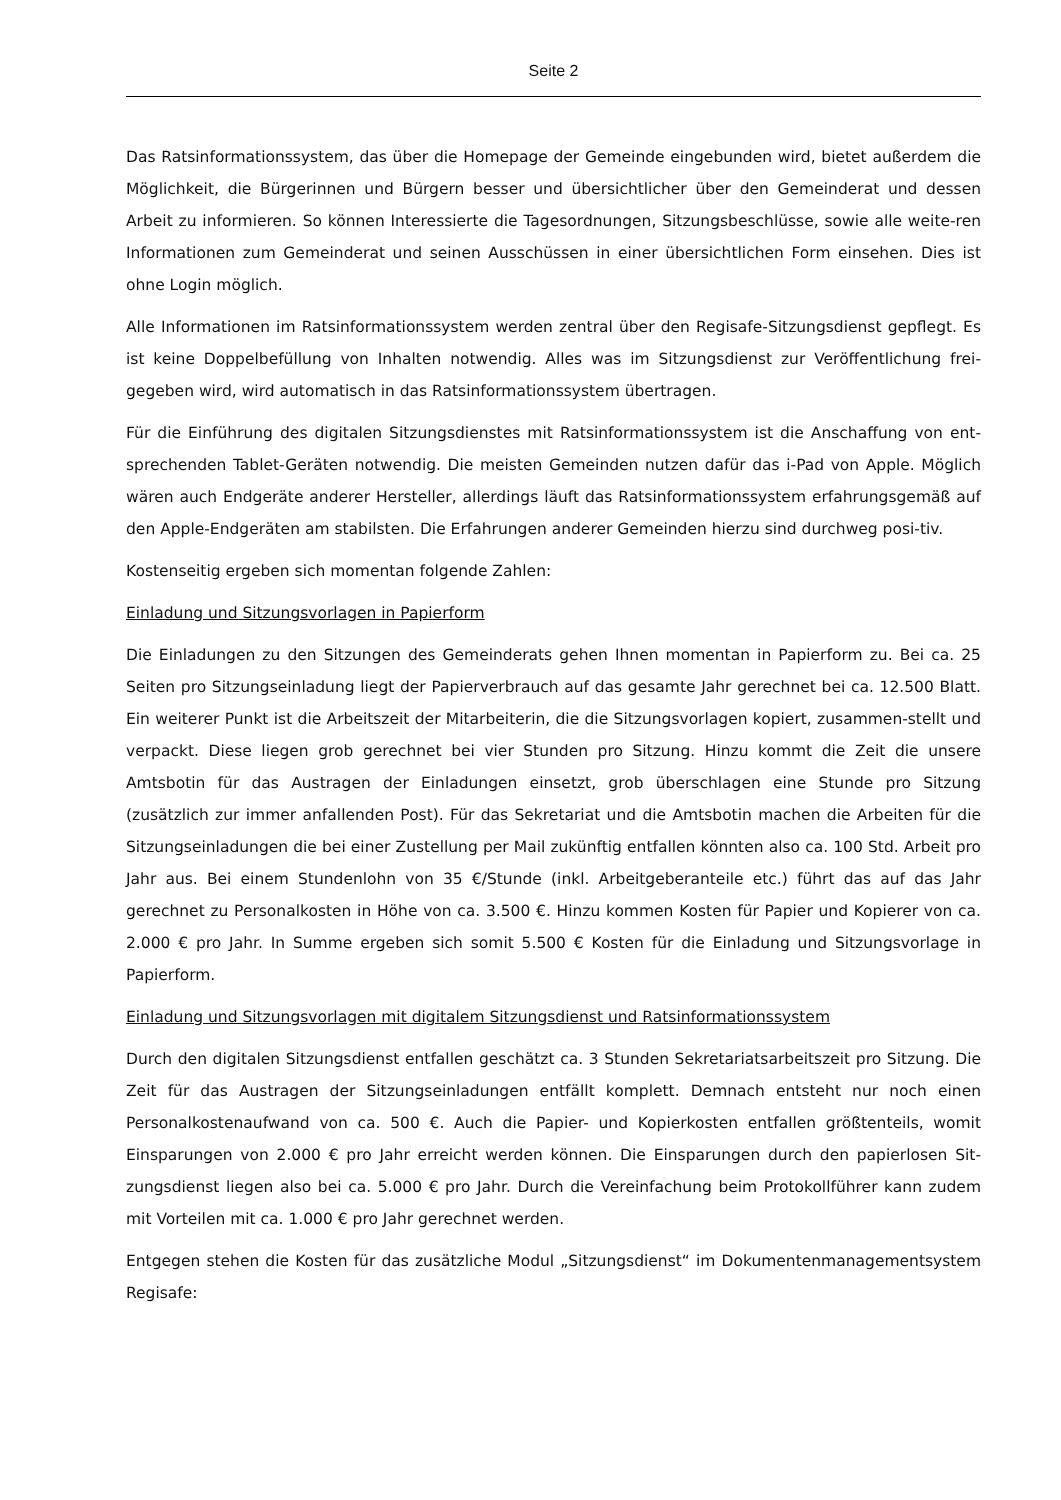Seite 2
Das Ratsinformationssystem, das über die Homepage der Gemeinde eingebunden wird, bietet außerdem die Möglichkeit, die Bürgerinnen und Bürgern besser und übersichtlicher über den Gemeinderat und dessen Arbeit zu informieren. So können Interessierte die Tagesordnungen, Sitzungsbeschlüsse, sowie alle weite-ren Informationen zum Gemeinderat und seinen Ausschüssen in einer übersichtlichen Form einsehen. Dies ist ohne Login möglich.
Alle Informationen im Ratsinformationssystem werden zentral über den Regisafe-Sitzungsdienst gepflegt. Es ist keine Doppelbefüllung von Inhalten notwendig. Alles was im Sitzungsdienst zur Veröffentlichung frei-gegeben wird, wird automatisch in das Ratsinformationssystem übertragen.
Für die Einführung des digitalen Sitzungsdienstes mit Ratsinformationssystem ist die Anschaffung von ent-sprechenden Tablet-Geräten notwendig. Die meisten Gemeinden nutzen dafür das i-Pad von Apple. Möglich wären auch Endgeräte anderer Hersteller, allerdings läuft das Ratsinformationssystem erfahrungsgemäß auf den Apple-Endgeräten am stabilsten. Die Erfahrungen anderer Gemeinden hierzu sind durchweg posi-tiv.
Kostenseitig ergeben sich momentan folgende Zahlen:
Einladung und Sitzungsvorlagen in Papierform
Die Einladungen zu den Sitzungen des Gemeinderats gehen Ihnen momentan in Papierform zu. Bei ca. 25 Seiten pro Sitzungseinladung liegt der Papierverbrauch auf das gesamte Jahr gerechnet bei ca. 12.500 Blatt. Ein weiterer Punkt ist die Arbeitszeit der Mitarbeiterin, die die Sitzungsvorlagen kopiert, zusammen-stellt und verpackt. Diese liegen grob gerechnet bei vier Stunden pro Sitzung. Hinzu kommt die Zeit die unsere Amtsbotin für das Austragen der Einladungen einsetzt, grob überschlagen eine Stunde pro Sitzung (zusätzlich zur immer anfallenden Post). Für das Sekretariat und die Amtsbotin machen die Arbeiten für die Sitzungseinladungen die bei einer Zustellung per Mail zukünftig entfallen könnten also ca. 100 Std. Arbeit pro Jahr aus. Bei einem Stundenlohn von 35 €/Stunde (inkl. Arbeitgeberanteile etc.) führt das auf das Jahr gerechnet zu Personalkosten in Höhe von ca. 3.500 €. Hinzu kommen Kosten für Papier und Kopierer von ca. 2.000 € pro Jahr. In Summe ergeben sich somit 5.500 € Kosten für die Einladung und Sitzungsvorlage in Papierform.
Einladung und Sitzungsvorlagen mit digitalem Sitzungsdienst und Ratsinformationssystem
Durch den digitalen Sitzungsdienst entfallen geschätzt ca. 3 Stunden Sekretariatsarbeitszeit pro Sitzung. Die Zeit für das Austragen der Sitzungseinladungen entfällt komplett. Demnach entsteht nur noch einen Personalkostenaufwand von ca. 500 €. Auch die Papier- und Kopierkosten entfallen größtenteils, womit Einsparungen von 2.000 € pro Jahr erreicht werden können. Die Einsparungen durch den papierlosen Sit-zungsdienst liegen also bei ca. 5.000 € pro Jahr. Durch die Vereinfachung beim Protokollführer kann zudem mit Vorteilen mit ca. 1.000 € pro Jahr gerechnet werden.
Entgegen stehen die Kosten für das zusätzliche Modul „Sitzungsdienst“ im Dokumentenmanagementsystem Regisafe: